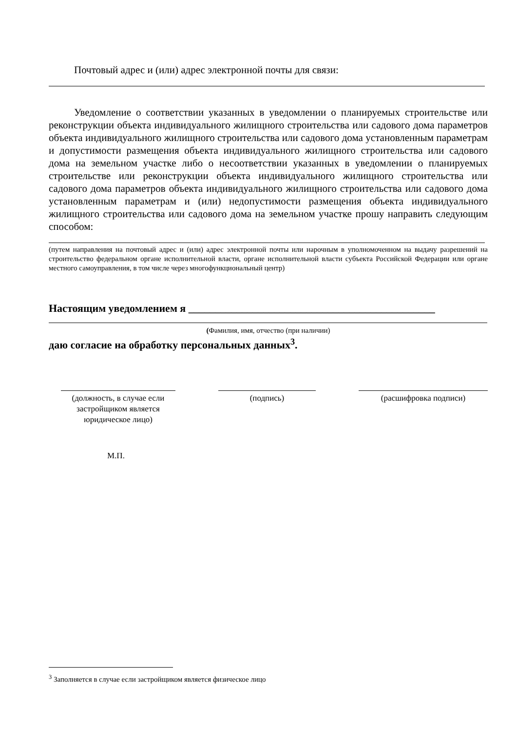Почтовый адрес и (или) адрес электронной почты для связи:
Уведомление о соответствии указанных в уведомлении о планируемых строительстве или реконструкции объекта индивидуального жилищного строительства или садового дома параметров объекта индивидуального жилищного строительства или садового дома установленным параметрам и допустимости размещения объекта индивидуального жилищного строительства или садового дома на земельном участке либо о несоответствии указанных в уведомлении о планируемых строительстве или реконструкции объекта индивидуального жилищного строительства или садового дома параметров объекта индивидуального жилищного строительства или садового дома установленным параметрам и (или) недопустимости размещения объекта индивидуального жилищного строительства или садового дома на земельном участке прошу направить следующим способом:
(путем направления на почтовый адрес и (или) адрес электронной почты или нарочным в уполномоченном на выдачу разрешений на строительство федеральном органе исполнительной власти, органе исполнительной власти субъекта Российской Федерации или органе местного самоуправления, в том числе через многофункциональный центр)
Настоящим уведомлением я ______________________________________________
(Фамилия, имя, отчество (при наличии)
даю согласие на обработку персональных данных<sup>3</sup>.
(должность, в случае если застройщиком является юридическое лицо)
(подпись) (расшифровка подписи)
М.П.
<sup>3</sup> Заполняется в случае если застройщиком является физическое лицо